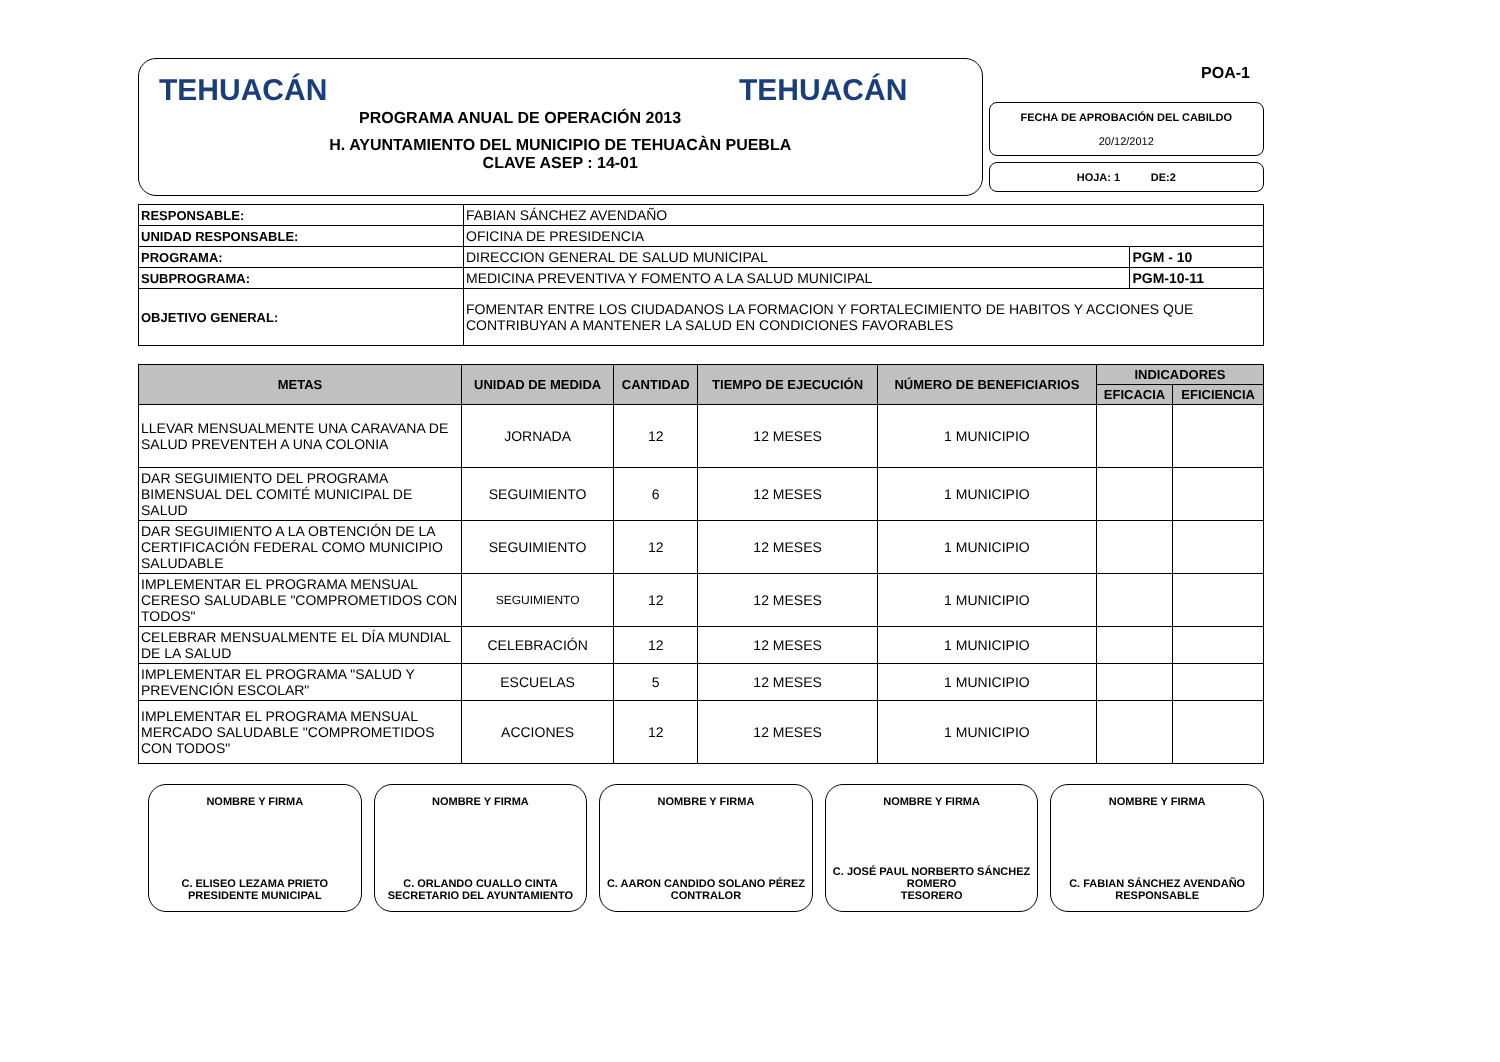TEHUACÁN
PROGRAMA ANUAL DE OPERACIÓN 2013
TEHUACÁN
H. AYUNTAMIENTO DEL MUNICIPIO DE TEHUACÀN PUEBLA
CLAVE ASEP : 14-01
POA-1
FECHA DE APROBACIÓN DEL CABILDO
20/12/2012
HOJA: 1 DE:2
| RESPONSABLE: | FABIAN SÁNCHEZ AVENDAÑO | |
| UNIDAD RESPONSABLE: | OFICINA DE PRESIDENCIA | |
| PROGRAMA: | DIRECCION GENERAL DE SALUD MUNICIPAL | PGM - 10 |
| SUBPROGRAMA: | MEDICINA PREVENTIVA Y FOMENTO A LA SALUD MUNICIPAL | PGM-10-11 |
| OBJETIVO GENERAL: | FOMENTAR ENTRE LOS CIUDADANOS LA FORMACION Y FORTALECIMIENTO DE HABITOS Y ACCIONES QUE CONTRIBUYAN A MANTENER LA SALUD EN CONDICIONES FAVORABLES | |
| METAS | UNIDAD DE MEDIDA | CANTIDAD | TIEMPO DE EJECUCIÓN | NÚMERO DE BENEFICIARIOS | INDICADORES | |
| --- | --- | --- | --- | --- | --- | --- |
| | | | | | EFICACIA | EFICIENCIA |
| LLEVAR MENSUALMENTE UNA CARAVANA DE SALUD PREVENTEH A UNA COLONIA | JORNADA | 12 | 12 MESES | 1 MUNICIPIO | | |
| DAR SEGUIMIENTO DEL PROGRAMA BIMENSUAL DEL COMITÉ MUNICIPAL DE SALUD | SEGUIMIENTO | 6 | 12 MESES | 1 MUNICIPIO | | |
| DAR SEGUIMIENTO A LA OBTENCIÓN DE LA CERTIFICACIÓN FEDERAL COMO MUNICIPIO SALUDABLE | SEGUIMIENTO | 12 | 12 MESES | 1 MUNICIPIO | | |
| IMPLEMENTAR EL PROGRAMA MENSUAL CERESO SALUDABLE "COMPROMETIDOS CON TODOS" | SEGUIMIENTO | 12 | 12 MESES | 1 MUNICIPIO | | |
| CELEBRAR MENSUALMENTE EL DÍA MUNDIAL DE LA SALUD | CELEBRACIÓN | 12 | 12 MESES | 1 MUNICIPIO | | |
| IMPLEMENTAR EL PROGRAMA "SALUD Y PREVENCIÓN ESCOLAR" | ESCUELAS | 5 | 12 MESES | 1 MUNICIPIO | | |
| IMPLEMENTAR EL PROGRAMA MENSUAL MERCADO SALUDABLE "COMPROMETIDOS CON TODOS" | ACCIONES | 12 | 12 MESES | 1 MUNICIPIO | | |
NOMBRE Y FIRMA
C. ELISEO LEZAMA PRIETO
PRESIDENTE MUNICIPAL
NOMBRE Y FIRMA
C. ORLANDO CUALLO CINTA
SECRETARIO DEL AYUNTAMIENTO
NOMBRE Y FIRMA
C. AARON CANDIDO SOLANO PÉREZ
CONTRALOR
NOMBRE Y FIRMA
C. JOSÉ PAUL NORBERTO SÁNCHEZ ROMERO
TESORERO
NOMBRE Y FIRMA
C. FABIAN SÁNCHEZ AVENDAÑO
RESPONSABLE